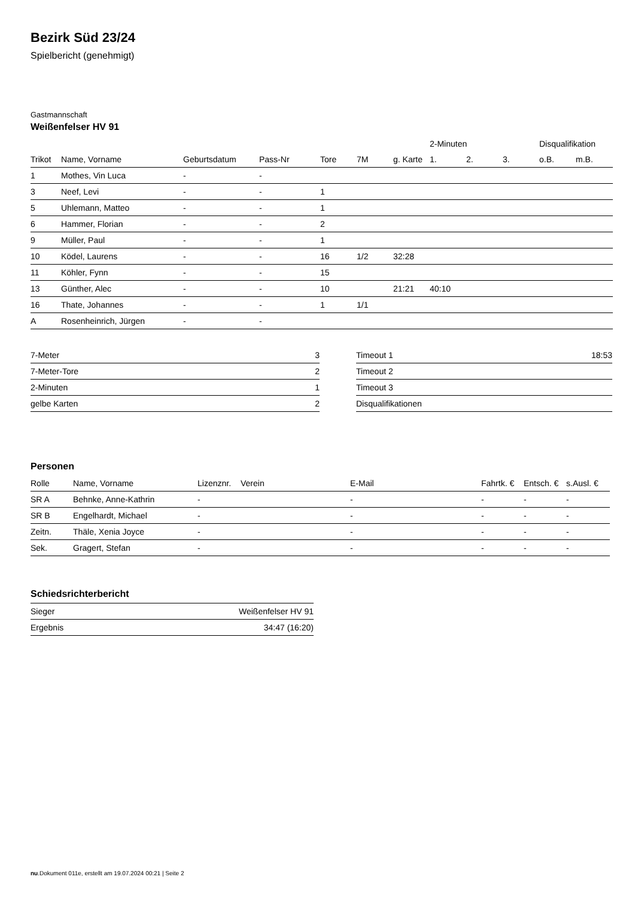Bezirk Süd 23/24
Spielbericht (genehmigt)
Gastmannschaft
Weißenfelser HV 91
| | | | | | | | 2-Minuten | | | Disqualifikation | |
| --- | --- | --- | --- | --- | --- | --- | --- | --- | --- | --- | --- |
| Trikot | Name, Vorname | Geburtsdatum | Pass-Nr | Tore | 7M | g. Karte | 1. | 2. | 3. | o.B. | m.B. |
| 1 | Mothes, Vin Luca | - | - | | | | | | | | |
| 3 | Neef, Levi | - | - | 1 | | | | | | | |
| 5 | Uhlemann, Matteo | - | - | 1 | | | | | | | |
| 6 | Hammer, Florian | - | - | 2 | | | | | | | |
| 9 | Müller, Paul | - | - | 1 | | | | | | | |
| 10 | Ködel, Laurens | - | - | 16 | 1/2 | 32:28 | | | | | |
| 11 | Köhler, Fynn | - | - | 15 | | | | | | | |
| 13 | Günther, Alec | - | - | 10 | | 21:21 | 40:10 | | | | |
| 16 | Thate, Johannes | - | - | 1 | 1/1 | | | | | | |
| A | Rosenheinrich, Jürgen | - | - | | | | | | | | |
| 7-Meter | 3 |
| 7-Meter-Tore | 2 |
| 2-Minuten | 1 |
| gelbe Karten | 2 |
| Timeout 1 | 18:53 |
| Timeout 2 | |
| Timeout 3 | |
| Disqualifikationen | |
Personen
| Rolle | Name, Vorname | Lizenznr. | Verein | E-Mail | Fahrtk. € | Entsch. € | s.Ausl. € |
| --- | --- | --- | --- | --- | --- | --- | --- |
| SR A | Behnke, Anne-Kathrin | - | | - | - | - | - |
| SR B | Engelhardt, Michael | - | | - | - | - | - |
| Zeitn. | Thäle, Xenia Joyce | - | | - | - | - | - |
| Sek. | Gragert, Stefan | - | | - | - | - | - |
Schiedsrichterbericht
| Sieger | Weißenfelser HV 91 |
| Ergebnis | 34:47 (16:20) |
nu.Dokument 011e, erstellt am 19.07.2024 00:21 | Seite 2